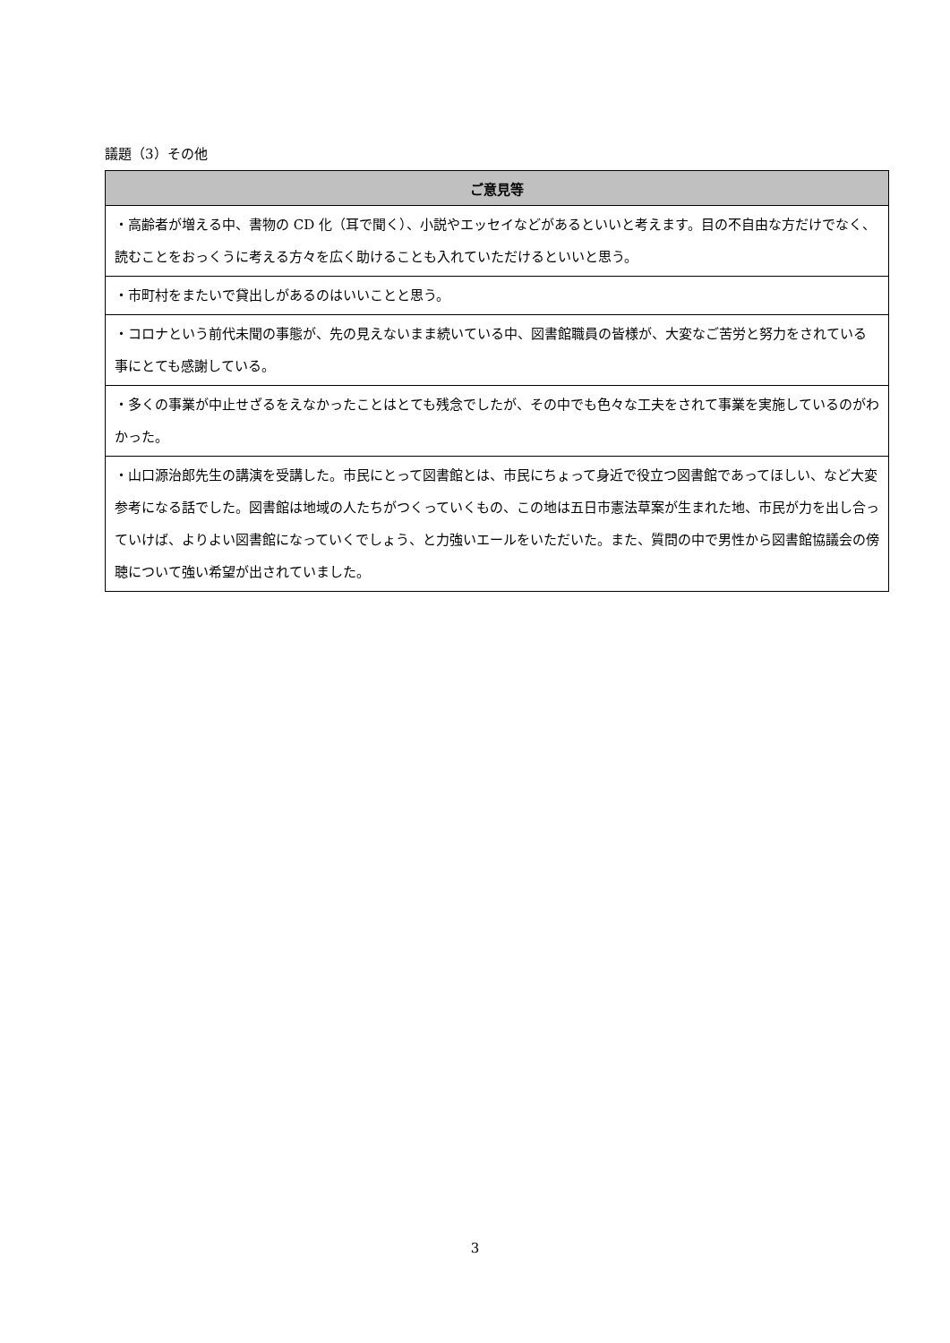議題（3）その他
| ご意見等 |
| --- |
| ・高齢者が増える中、書物の CD 化（耳で聞く）、小説やエッセイなどがあるといいと考えます。目の不自由な方だけでなく、読むことをおっくうに考える方々を広く助けることも入れていただけるといいと思う。 |
| ・市町村をまたいで貸出しがあるのはいいことと思う。 |
| ・コロナという前代未聞の事態が、先の見えないまま続いている中、図書館職員の皆様が、大変なご苦労と努力をされている事にとても感謝している。 |
| ・多くの事業が中止せざるをえなかったことはとても残念でしたが、その中でも色々な工夫をされて事業を実施しているのがわかった。 |
| ・山口源治郎先生の講演を受講した。市民にとって図書館とは、市民にちょって身近で役立つ図書館であってほしい、など大変参考になる話でした。図書館は地域の人たちがつくっていくもの、この地は五日市憲法草案が生まれた地、市民が力を出し合っていけば、よりよい図書館になっていくでしょう、と力強いエールをいただいた。また、質問の中で男性から図書館協議会の傍聴について強い希望が出されていました。 |
3